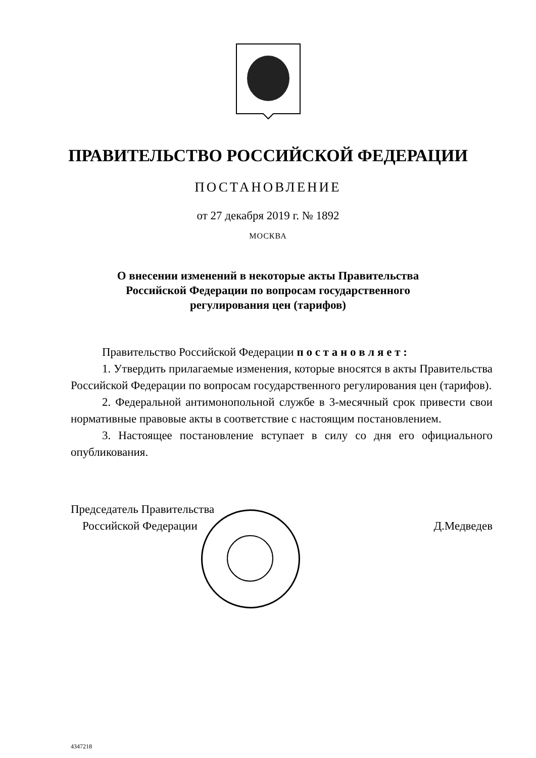ПРАВИТЕЛЬСТВО РОССИЙСКОЙ ФЕДЕРАЦИИ
ПОСТАНОВЛЕНИЕ
от 27 декабря 2019 г. № 1892
МОСКВА
О внесении изменений в некоторые акты Правительства
Российской Федерации по вопросам государственного
регулирования цен (тарифов)
Правительство Российской Федерации п о с т а н о в л я е т :
1. Утвердить прилагаемые изменения, которые вносятся в акты Правительства Российской Федерации по вопросам государственного регулирования цен (тарифов).
2. Федеральной антимонопольной службе в 3-месячный срок привести свои нормативные правовые акты в соответствие с настоящим постановлением.
3. Настоящее постановление вступает в силу со дня его официального опубликования.
Председатель Правительства
Российской Федерации
Д.Медведев
4347218